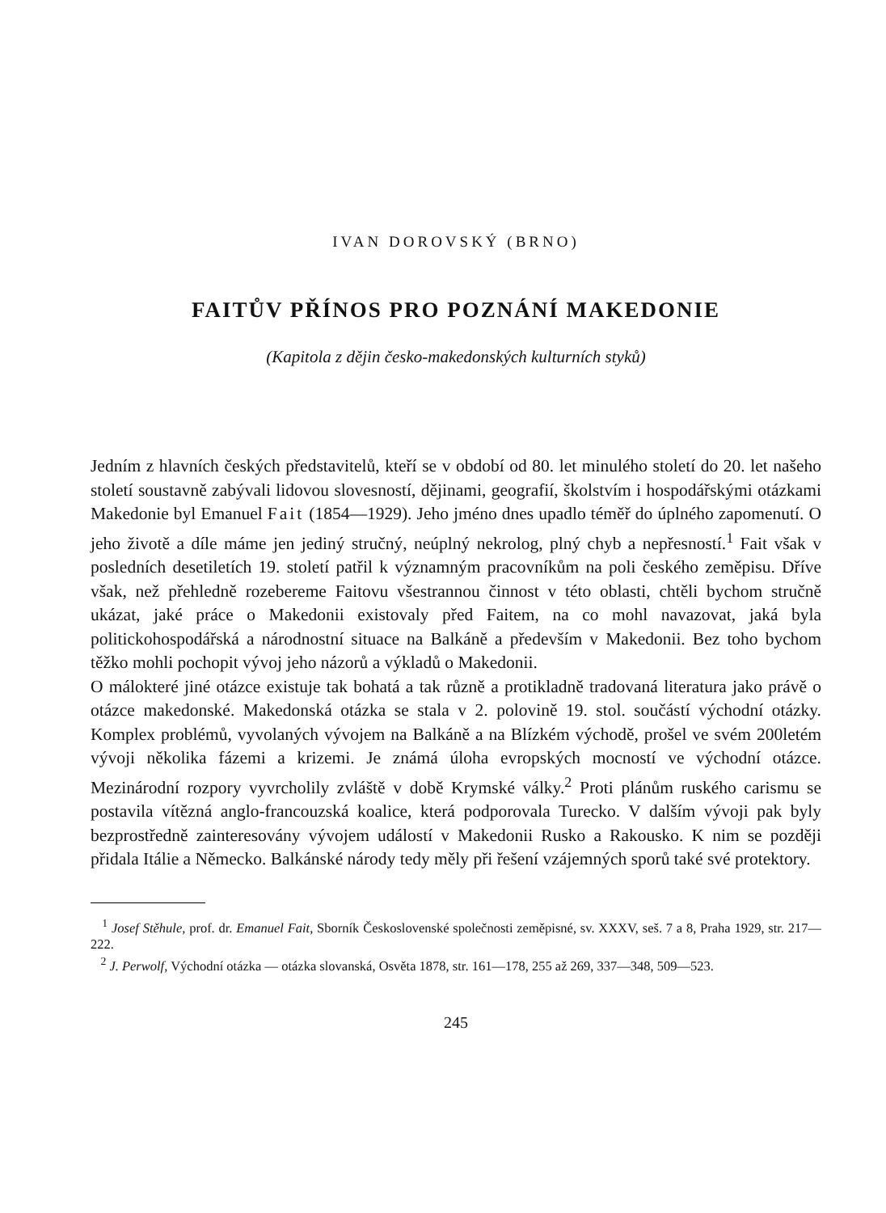IVAN DOROVSKÝ (BRNO)
FAITŮV PŘÍNOS PRO POZNÁNÍ MAKEDONIE
(Kapitola z dějin česko-makedonských kulturních styků)
Jedním z hlavních českých představitelů, kteří se v období od 80. let minulého století do 20. let našeho století soustavně zabývali lidovou slovesností, dějinami, geografií, školstvím i hospodářskými otázkami Makedonie byl Emanuel Fait (1854—1929). Jeho jméno dnes upadlo téměř do úplného zapomenutí. O jeho životě a díle máme jen jediný stručný, neúplný nekrolog, plný chyb a nepřesností.<sup>1</sup> Fait však v posledních desetiletích 19. století patřil k významným pracovníkům na poli českého zeměpisu. Dříve však, než přehledně rozebereme Faitovu všestrannou činnost v této oblasti, chtěli bychom stručně ukázat, jaké práce o Makedonii existovaly před Faitem, na co mohl navazovat, jaká byla politickohospodářská a národnostní situace na Balkáně a především v Makedonii. Bez toho bychom těžko mohli pochopit vývoj jeho názorů a výkladů o Makedonii.
O málokteré jiné otázce existuje tak bohatá a tak různě a protikladně tradovaná literatura jako právě o otázce makedonské. Makedonská otázka se stala v 2. polovině 19. stol. součástí východní otázky. Komplex problémů, vyvolaných vývojem na Balkáně a na Blízkém východě, prošel ve svém 200letém vývoji několika fázemi a krizemi. Je známá úloha evropských mocností ve východní otázce. Mezinárodní rozpory vyvrcholily zvláště v době Krymské války.<sup>2</sup> Proti plánům ruského carismu se postavila vítězná anglo-francouzská koalice, která podporovala Turecko. V dalším vývoji pak byly bezprostředně zainteresovány vývojem událostí v Makedonii Rusko a Rakousko. K nim se později přidala Itálie a Německo. Balkánské národy tedy měly při řešení vzájemných sporů také své protektory.
<sup>1</sup> Josef Stěhule, prof. dr. Emanuel Fait, Sborník Československé společnosti zeměpisné, sv. XXXV, seš. 7 a 8, Praha 1929, str. 217—222.
<sup>2</sup> J. Perwolf, Východní otázka — otázka slovanská, Osvěta 1878, str. 161—178, 255 až 269, 337—348, 509—523.
245